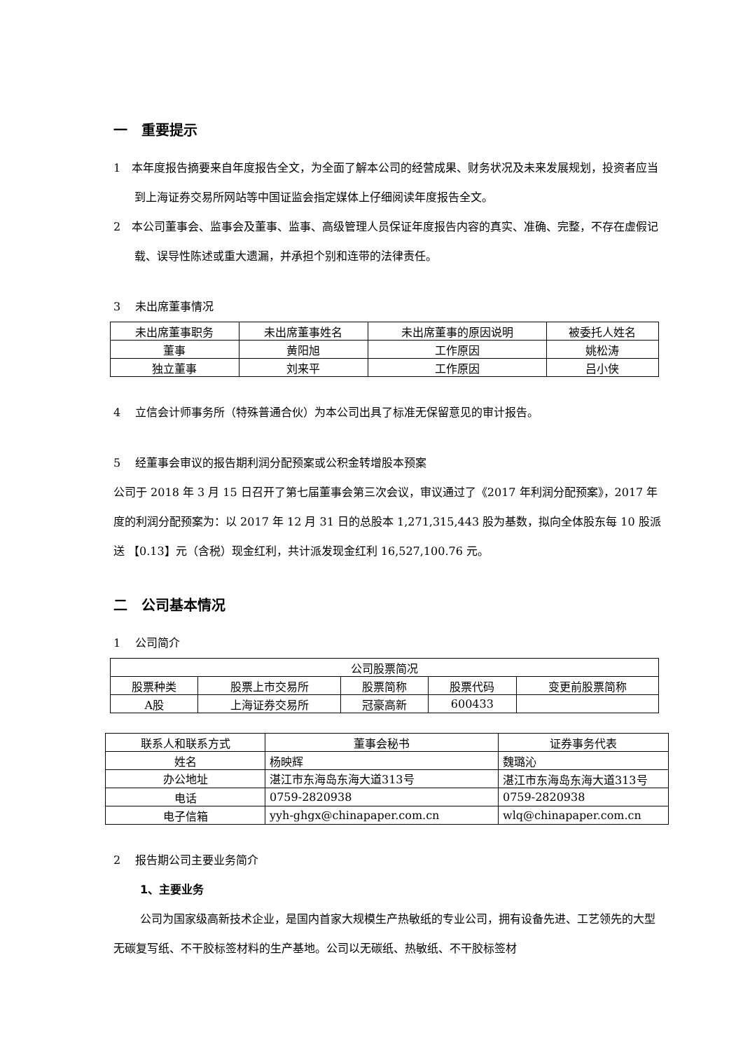一　重要提示
1　本年度报告摘要来自年度报告全文，为全面了解本公司的经营成果、财务状况及未来发展规划，投资者应当到上海证券交易所网站等中国证监会指定媒体上仔细阅读年度报告全文。
2　本公司董事会、监事会及董事、监事、高级管理人员保证年度报告内容的真实、准确、完整，不存在虚假记载、误导性陈述或重大遗漏，并承担个别和连带的法律责任。
3　 未出席董事情况
| 未出席董事职务 | 未出席董事姓名 | 未出席董事的原因说明 | 被委托人姓名 |
| 董事 | 黄阳旭 | 工作原因 | 姚松涛 |
| 独立董事 | 刘来平 | 工作原因 | 吕小侠 |
4　 立信会计师事务所（特殊普通合伙）为本公司出具了标准无保留意见的审计报告。
5　 经董事会审议的报告期利润分配预案或公积金转增股本预案
公司于 2018 年 3 月 15 日召开了第七届董事会第三次会议，审议通过了《2017 年利润分配预案》，2017 年度的利润分配预案为：以 2017 年 12 月 31 日的总股本 1,271,315,443 股为基数，拟向全体股东每 10 股派送 【0.13】元（含税）现金红利，共计派发现金红利 16,527,100.76 元。
二　公司基本情况
1　 公司简介
| 公司股票简况 | | | | |
| 股票种类 | 股票上市交易所 | 股票简称 | 股票代码 | 变更前股票简称 |
| A股 | 上海证券交易所 | 冠豪高新 | 600433 | |
| 联系人和联系方式 | 董事会秘书 | 证券事务代表 |
| 姓名 | 杨映辉 | 魏璐沁 |
| 办公地址 | 湛江市东海岛东海大道313号 | 湛江市东海岛东海大道313号 |
| 电话 | 0759-2820938 | 0759-2820938 |
| 电子信箱 | yyh-ghgx@chinapaper.com.cn | wlq@chinapaper.com.cn |
2　 报告期公司主要业务简介
1、主要业务
公司为国家级高新技术企业，是国内首家大规模生产热敏纸的专业公司，拥有设备先进、工艺领先的大型无碳复写纸、不干胶标签材料的生产基地。公司以无碳纸、热敏纸、不干胶标签材